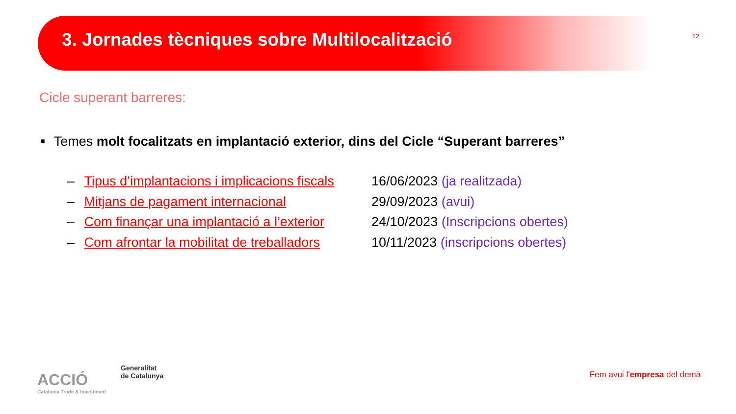3. Jornades tècniques sobre Multilocalització
12
Cicle superant barreres:
■ Temes molt focalitzats en implantació exterior, dins del Cicle “Superant barreres”
– Tipus d’implantacions i implicacions fiscals
16/06/2023 (ja realitzada)
– Mitjans de pagament internacional 29/09/2023 (avui)
– Com finançar una implantació a l’exterior
24/10/2023 (Inscripcions obertes)
– Com afrontar la mobilitat de treballadors
10/11/2023 (inscripcions obertes)
ACCIÓ
Catalonia Trade & Investment
Generalitat
de Catalunya
Fem avui l'empresa del demà